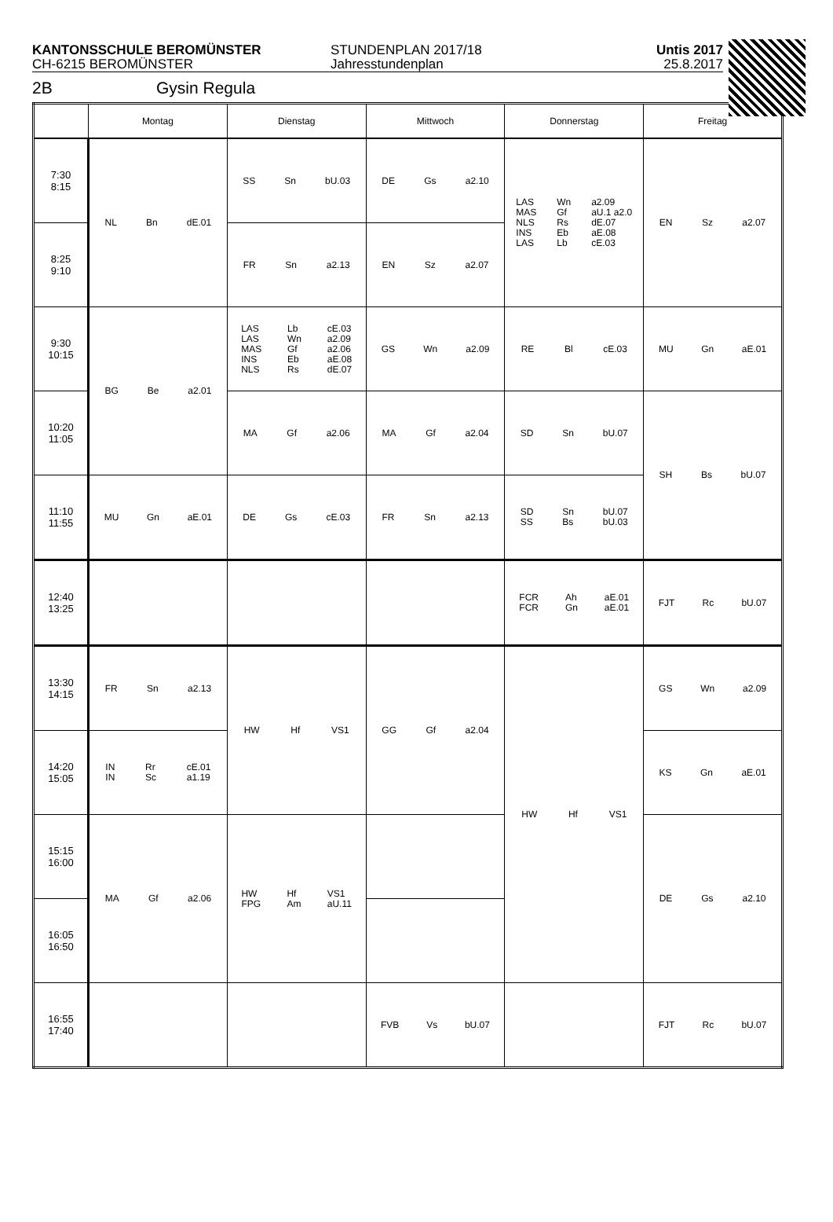KANTONSSCHULE BEROMÜNSTER
CH-6215 BEROMÜNSTER
STUNDENPLAN 2017/18
Jahresstundenplan
Untis 2017
25.8.2017
2B Gysin Regula
| | Montag | Dienstag | Mittwoch | Donnerstag | Freitag |
| --- | --- | --- | --- | --- | --- |
| 7:30 8:15 | NL Bn dE.01 | SS Sn bU.03 | DE Gs a2.10 | LAS MAS NLS INS LAS Wn Gf Rs Eb Lb a2.09 aU.1 a2.0 dE.07 aE.08 cE.03 | EN Sz a2.07 |
| 8:25 9:10 | | FR Sn a2.13 | EN Sz a2.07 | | |
| 9:30 10:15 | BG Be a2.01 | LAS LAS MAS INS NLS Lb Wn Gf Eb Rs cE.03 a2.09 a2.06 aE.08 dE.07 | GS Wn a2.09 | RE Bl cE.03 | MU Gn aE.01 |
| 10:20 11:05 | | MA Gf a2.06 | MA Gf a2.04 | SD Sn bU.07 | SH Bs bU.07 |
| 11:10 11:55 | MU Gn aE.01 | DE Gs cE.03 | FR Sn a2.13 | SD SS Sn Bs bU.07 bU.03 | |
| 12:40 13:25 | | | | FCR FCR Ah Gn aE.01 aE.01 | FJT Rc bU.07 |
| 13:30 14:15 | FR Sn a2.13 | HW Hf VS1 | GG Gf a2.04 | HW Hf VS1 | GS Wn a2.09 |
| 14:20 15:05 | IN IN Rr Sc cE.01 a1.19 | | | | KS Gn aE.01 |
| 15:15 16:00 | MA Gf a2.06 | HW FPG Hf Am VS1 aU.11 | | | DE Gs a2.10 |
| 16:05 16:50 | | | | | |
| 16:55 17:40 | | | FVB Vs bU.07 | | FJT Rc bU.07 |